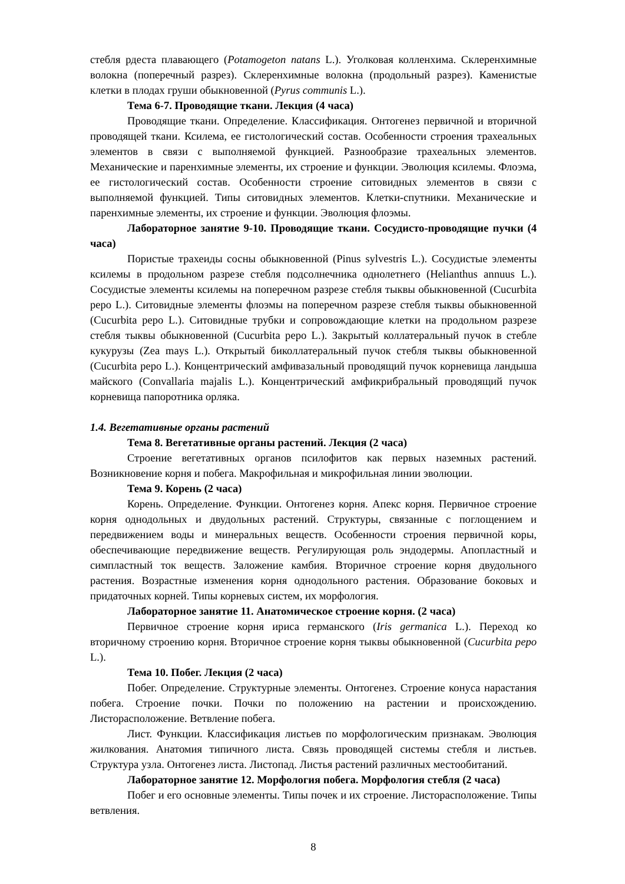стебля рдеста плавающего (Potamogeton natans L.). Уголковая колленхима. Склеренхимные волокна (поперечный разрез). Склеренхимные волокна (продольный разрез). Каменистые клетки в плодах груши обыкновенной (Pyrus communis L.).
Тема 6-7. Проводящие ткани. Лекция (4 часа)
Проводящие ткани. Определение. Классификация. Онтогенез первичной и вторичной проводящей ткани. Ксилема, ее гистологический состав. Особенности строения трахеальных элементов в связи с выполняемой функцией. Разнообразие трахеальных элементов. Механические и паренхимные элементы, их строение и функции. Эволюция ксилемы. Флоэма, ее гистологический состав. Особенности строение ситовидных элементов в связи с выполняемой функцией. Типы ситовидных элементов. Клетки-спутники. Механические и паренхимные элементы, их строение и функции. Эволюция флоэмы.
Лабораторное занятие 9-10. Проводящие ткани. Сосудисто-проводящие пучки (4 часа)
Пористые трахеиды сосны обыкновенной (Pinus sylvestris L.). Сосудистые элементы ксилемы в продольном разрезе стебля подсолнечника однолетнего (Helianthus annuus L.). Сосудистые элементы ксилемы на поперечном разрезе стебля тыквы обыкновенной (Cucurbita pepo L.). Ситовидные элементы флоэмы на поперечном разрезе стебля тыквы обыкновенной (Cucurbita pepo L.). Ситовидные трубки и сопровождающие клетки на продольном разрезе стебля тыквы обыкновенной (Cucurbita pepo L.). Закрытый коллатеральный пучок в стебле кукурузы (Zea mays L.). Открытый биколлатеральный пучок стебля тыквы обыкновенной (Cucurbita pepo L.). Концентрический амфивазальный проводящий пучок корневища ландыша майского (Convallaria majalis L.). Концентрический амфикрибральный проводящий пучок корневища папоротника орляка.
1.4. Вегетативные органы растений
Тема 8. Вегетативные органы растений. Лекция (2 часа)
Строение вегетативных органов псилофитов как первых наземных растений. Возникновение корня и побега. Макрофильная и микрофильная линии эволюции.
Тема 9. Корень (2 часа)
Корень. Определение. Функции. Онтогенез корня. Апекс корня. Первичное строение корня однодольных и двудольных растений. Структуры, связанные с поглощением и передвижением воды и минеральных веществ. Особенности строения первичной коры, обеспечивающие передвижение веществ. Регулирующая роль эндодермы. Апопластный и симпластный ток веществ. Заложение камбия. Вторичное строение корня двудольного растения. Возрастные изменения корня однодольного растения. Образование боковых и придаточных корней. Типы корневых систем, их морфология.
Лабораторное занятие 11. Анатомическое строение корня. (2 часа)
Первичное строение корня ириса германского (Iris germanica L.). Переход ко вторичному строению корня. Вторичное строение корня тыквы обыкновенной (Cucurbita pepo L.).
Тема 10. Побег. Лекция (2 часа)
Побег. Определение. Структурные элементы. Онтогенез. Строение конуса нарастания побега. Строение почки. Почки по положению на растении и происхождению. Листорасположение. Ветвление побега.
Лист. Функции. Классификация листьев по морфологическим признакам. Эволюция жилкования. Анатомия типичного листа. Связь проводящей системы стебля и листьев. Структура узла. Онтогенез листа. Листопад. Листья растений различных местообитаний.
Лабораторное занятие 12. Морфология побега. Морфология стебля (2 часа)
Побег и его основные элементы. Типы почек и их строение. Листорасположение. Типы ветвления.
8